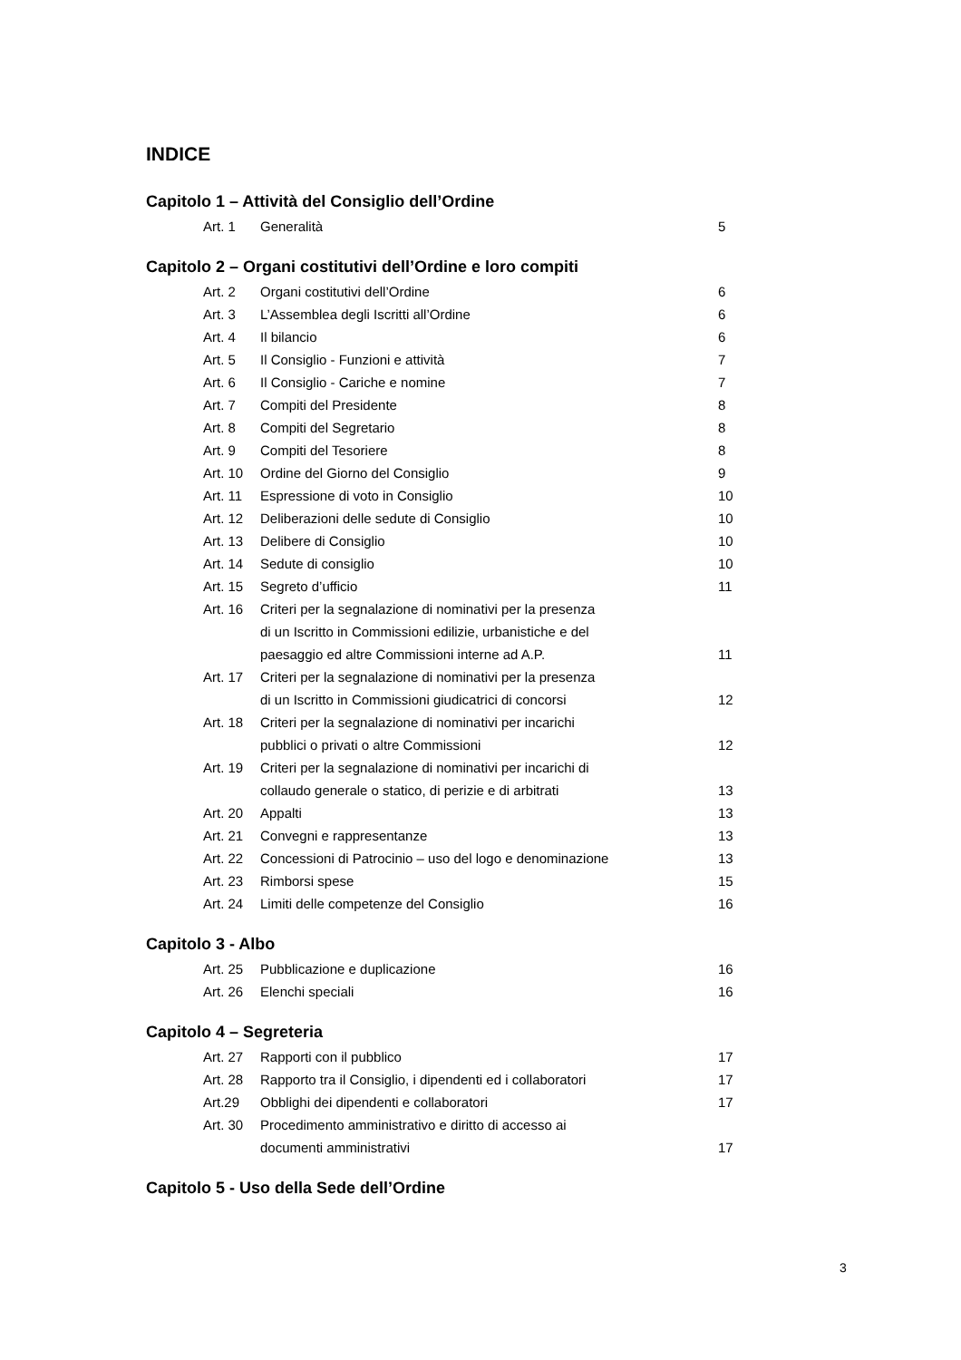INDICE
Capitolo 1 – Attività del Consiglio dell’Ordine
| Art. 1 | Generalità | 5 |
Capitolo 2 – Organi costitutivi dell’Ordine e loro compiti
| Art. 2 | Organi costitutivi dell’Ordine | 6 |
| Art. 3 | L’Assemblea degli Iscritti all’Ordine | 6 |
| Art. 4 | Il bilancio | 6 |
| Art. 5 | Il Consiglio - Funzioni e attività | 7 |
| Art. 6 | Il Consiglio - Cariche e nomine | 7 |
| Art. 7 | Compiti del Presidente | 8 |
| Art. 8 | Compiti del Segretario | 8 |
| Art. 9 | Compiti del Tesoriere | 8 |
| Art. 10 | Ordine del Giorno del Consiglio | 9 |
| Art. 11 | Espressione di voto in Consiglio | 10 |
| Art. 12 | Deliberazioni delle sedute di Consiglio | 10 |
| Art. 13 | Delibere di Consiglio | 10 |
| Art. 14 | Sedute di consiglio | 10 |
| Art. 15 | Segreto d’ufficio | 11 |
| Art. 16 | Criteri per la segnalazione di nominativi per la presenza di un Iscritto in Commissioni edilizie, urbanistiche e del paesaggio ed altre Commissioni interne ad A.P. | 11 |
| Art. 17 | Criteri per la segnalazione di nominativi per la presenza di un Iscritto in Commissioni giudicatrici di concorsi | 12 |
| Art. 18 | Criteri per la segnalazione di nominativi per incarichi pubblici o privati o altre Commissioni | 12 |
| Art. 19 | Criteri per la segnalazione di nominativi per incarichi di collaudo generale o statico, di perizie e di arbitrati | 13 |
| Art. 20 | Appalti | 13 |
| Art. 21 | Convegni e rappresentanze | 13 |
| Art. 22 | Concessioni di Patrocinio – uso del logo e denominazione | 13 |
| Art. 23 | Rimborsi spese | 15 |
| Art. 24 | Limiti delle competenze del Consiglio | 16 |
Capitolo 3 - Albo
| Art. 25 | Pubblicazione e duplicazione | 16 |
| Art. 26 | Elenchi speciali | 16 |
Capitolo 4 – Segreteria
| Art. 27 | Rapporti con il pubblico | 17 |
| Art. 28 | Rapporto tra il Consiglio, i dipendenti ed i collaboratori | 17 |
| Art.29 | Obblighi dei dipendenti e collaboratori | 17 |
| Art. 30 | Procedimento amministrativo e diritto di accesso ai documenti amministrativi | 17 |
Capitolo 5 - Uso della Sede dell’Ordine
3